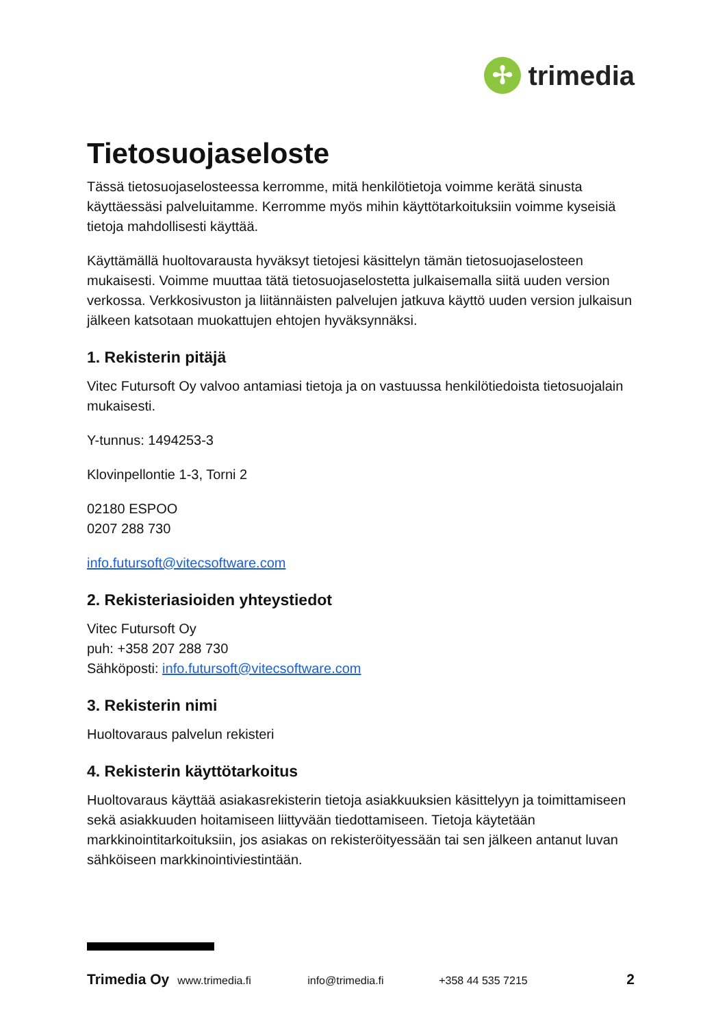✢
trimedia
Tietosuojaseloste
Tässä tietosuojaselosteessa kerromme, mitä henkilötietoja voimme kerätä sinusta käyttäessäsi palveluitamme. Kerromme myös mihin käyttötarkoituksiin voimme kyseisiä tietoja mahdollisesti käyttää.
Käyttämällä huoltovarausta hyväksyt tietojesi käsittelyn tämän tietosuojaselosteen mukaisesti. Voimme muuttaa tätä tietosuojaselostetta julkaisemalla siitä uuden version verkossa. Verkkosivuston ja liitännäisten palvelujen jatkuva käyttö uuden version julkaisun jälkeen katsotaan muokattujen ehtojen hyväksynnäksi.
1. Rekisterin pitäjä
Vitec Futursoft Oy valvoo antamiasi tietoja ja on vastuussa henkilötiedoista tietosuojalain mukaisesti.
Y-tunnus: 1494253-3
Klovinpellontie 1-3, Torni 2
02180 ESPOO
0207 288 730
info.futursoft@vitecsoftware.com
2. Rekisteriasioiden yhteystiedot
Vitec Futursoft Oy
puh: +358 207 288 730
Sähköposti: info.futursoft@vitecsoftware.com
3. Rekisterin nimi
Huoltovaraus palvelun rekisteri
4. Rekisterin käyttötarkoitus
Huoltovaraus käyttää asiakasrekisterin tietoja asiakkuuksien käsittelyyn ja toimittamiseen sekä asiakkuuden hoitamiseen liittyvään tiedottamiseen. Tietoja käytetään markkinointitarkoituksiin, jos asiakas on rekisteröityessään tai sen jälkeen antanut luvan sähköiseen markkinointiviestintään.
Trimedia Oy www.trimedia.fi info@trimedia.fi +358 44 535 7215 2